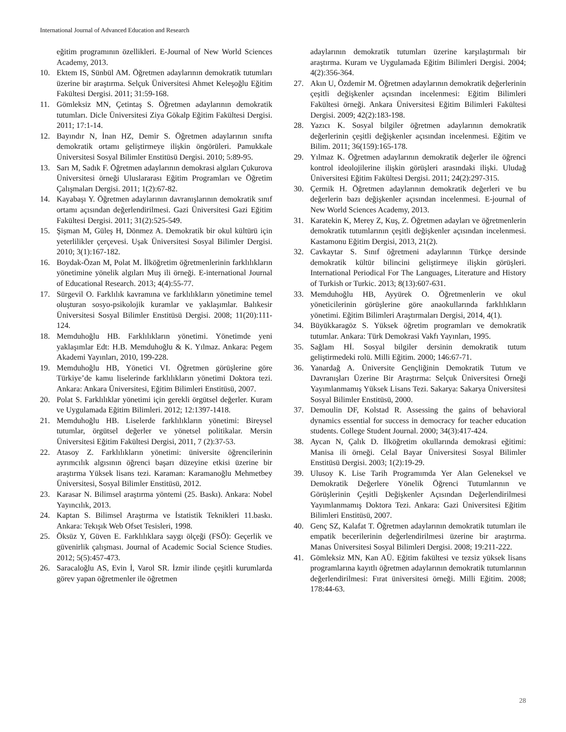International Journal of Advanced Education and Research
eğitim programının özellikleri. E-Journal of New World Sciences Academy, 2013.
10. Ektem IS, Sünbül AM. Öğretmen adaylarının demokratik tutumları üzerine bir araştırma. Selçuk Üniversitesi Ahmet Keleşoğlu Eğitim Fakültesi Dergisi. 2011; 31:59-168.
11. Gömleksiz MN, Çetintaş S. Öğretmen adaylarının demokratik tutumları. Dicle Üniversitesi Ziya Gökalp Eğitim Fakültesi Dergisi. 2011; 17:1-14.
12. Bayındır N, İnan HZ, Demir S. Öğretmen adaylarının sınıfta demokratik ortamı geliştirmeye ilişkin öngörüleri. Pamukkale Üniversitesi Sosyal Bilimler Enstitüsü Dergisi. 2010; 5:89-95.
13. Sarı M, Sadık F. Öğretmen adaylarının demokrasi algıları Çukurova Üniversitesi örneği Uluslararası Eğitim Programları ve Öğretim Çalışmaları Dergisi. 2011; 1(2):67-82.
14. Kayabaşı Y. Öğretmen adaylarının davranışlarının demokratik sınıf ortamı açısından değerlendirilmesi. Gazi Üniversitesi Gazi Eğitim Fakültesi Dergisi. 2011; 31(2):525-549.
15. Şişman M, Güleş H, Dönmez A. Demokratik bir okul kültürü için yeterlilikler çerçevesi. Uşak Üniversitesi Sosyal Bilimler Dergisi. 2010; 3(1):167-182.
16. Boydak-Özan M, Polat M. İlköğretim öğretmenlerinin farklılıkların yönetimine yönelik algıları Muş ili örneği. E-international Journal of Educational Research. 2013; 4(4):55-77.
17. Sürgevil O. Farklılık kavramına ve farklılıkların yönetimine temel oluşturan sosyo-psikolojik kuramlar ve yaklaşımlar. Balıkesir Üniversitesi Sosyal Bilimler Enstitüsü Dergisi. 2008; 11(20):111-124.
18. Memduhoğlu HB. Farklılıkların yönetimi. Yönetimde yeni yaklaşımlar Edt: H.B. Memduhoğlu & K. Yılmaz. Ankara: Pegem Akademi Yayınları, 2010, 199-228.
19. Memduhoğlu HB, Yönetici VI. Öğretmen görüşlerine göre Türkiye’de kamu liselerinde farklılıkların yönetimi Doktora tezi. Ankara: Ankara Üniversitesi, Eğitim Bilimleri Enstitüsü, 2007.
20. Polat S. Farklılıklar yönetimi için gerekli örgütsel değerler. Kuram ve Uygulamada Eğitim Bilimleri. 2012; 12:1397-1418.
21. Memduhoğlu HB. Liselerde farklılıkların yönetimi: Bireysel tutumlar, örgütsel değerler ve yönetsel politikalar. Mersin Üniversitesi Eğitim Fakültesi Dergisi, 2011, 7 (2):37-53.
22. Atasoy Z. Farklılıkların yönetimi: üniversite öğrencilerinin ayrımcılık algısının öğrenci başarı düzeyine etkisi üzerine bir araştırma Yüksek lisans tezi. Karaman: Karamanoğlu Mehmetbey Üniversitesi, Sosyal Bilimler Enstitüsü, 2012.
23. Karasar N. Bilimsel araştırma yöntemi (25. Baskı). Ankara: Nobel Yayıncılık, 2013.
24. Kaptan S. Bilimsel Araştırma ve İstatistik Teknikleri 11.baskı. Ankara: Tekışık Web Ofset Tesisleri, 1998.
25. Öksüz Y, Güven E. Farklılıklara saygı ölçeği (FSÖ): Geçerlik ve güvenirlik çalışması. Journal of Academic Social Science Studies. 2012; 5(5):457-473.
26. Saracaloğlu AS, Evin İ, Varol SR. İzmir ilinde çeşitli kurumlarda görev yapan öğretmenler ile öğretmen
adaylarının demokratik tutumları üzerine karşılaştırmalı bir araştırma. Kuram ve Uygulamada Eğitim Bilimleri Dergisi. 2004; 4(2):356-364.
27. Akın U, Özdemir M. Öğretmen adaylarının demokratik değerlerinin çeşitli değişkenler açısından incelenmesi: Eğitim Bilimleri Fakültesi örneği. Ankara Üniversitesi Eğitim Bilimleri Fakültesi Dergisi. 2009; 42(2):183-198.
28. Yazıcı K. Sosyal bilgiler öğretmen adaylarının demokratik değerlerinin çeşitli değişkenler açısından incelenmesi. Eğitim ve Bilim. 2011; 36(159):165-178.
29. Yılmaz K. Öğretmen adaylarının demokratik değerler ile öğrenci kontrol ideolojilerine ilişkin görüşleri arasındaki ilişki. Uludağ Üniversitesi Eğitim Fakültesi Dergisi. 2011; 24(2):297-315.
30. Çermik H. Öğretmen adaylarının demokratik değerleri ve bu değerlerin bazı değişkenler açısından incelenmesi. E-journal of New World Sciences Academy, 2013.
31. Karatekin K, Merey Z, Kuş, Z. Öğretmen adayları ve öğretmenlerin demokratik tutumlarının çeşitli değişkenler açısından incelenmesi. Kastamonu Eğitim Dergisi, 2013, 21(2).
32. Cavkaytar S. Sınıf öğretmeni adaylarının Türkçe dersinde demokratik kültür bilincini geliştirmeye ilişkin görüşleri. International Periodical For The Languages, Literature and History of Turkish or Turkic. 2013; 8(13):607-631.
33. Memduhoğlu HB, Ayyürek O. Öğretmenlerin ve okul yöneticilerinin görüşlerine göre anaokullarında farklılıkların yönetimi. Eğitim Bilimleri Araştırmaları Dergisi, 2014, 4(1).
34. Büyükkaragöz S. Yüksek öğretim programları ve demokratik tutumlar. Ankara: Türk Demokrasi Vakfı Yayınları, 1995.
35. Sağlam Hİ. Sosyal bilgiler dersinin demokratik tutum geliştirmedeki rolü. Milli Eğitim. 2000; 146:67-71.
36. Yanardağ A. Üniversite Gençliğinin Demokratik Tutum ve Davranışları Üzerine Bir Araştırma: Selçuk Üniversitesi Örneği Yayımlanmamış Yüksek Lisans Tezi. Sakarya: Sakarya Üniversitesi Sosyal Bilimler Enstitüsü, 2000.
37. Demoulin DF, Kolstad R. Assessing the gains of behavioral dynamics essential for success in democracy for teacher education students. College Student Journal. 2000; 34(3):417-424.
38. Aycan N, Çalık D. İlköğretim okullarında demokrasi eğitimi: Manisa ili örneği. Celal Bayar Üniversitesi Sosyal Bilimler Enstitüsü Dergisi. 2003; 1(2):19-29.
39. Ulusoy K. Lise Tarih Programımda Yer Alan Geleneksel ve Demokratik Değerlere Yönelik Öğrenci Tutumlarının ve Görüşlerinin Çeşitli Değişkenler Açısından Değerlendirilmesi Yayımlanmamış Doktora Tezi. Ankara: Gazi Üniversitesi Eğitim Bilimleri Enstitüsü, 2007.
40. Genç SZ, Kalafat T. Öğretmen adaylarının demokratik tutumları ile empatik becerilerinin değerlendirilmesi üzerine bir araştırma. Manas Üniversitesi Sosyal Bilimleri Dergisi. 2008; 19:211-222.
41. Gömleksiz MN, Kan AÜ. Eğitim fakültesi ve tezsiz yüksek lisans programlarına kayıtlı öğretmen adaylarının demokratik tutumlarının değerlendirilmesi: Fırat üniversitesi örneği. Milli Eğitim. 2008; 178:44-63.
28